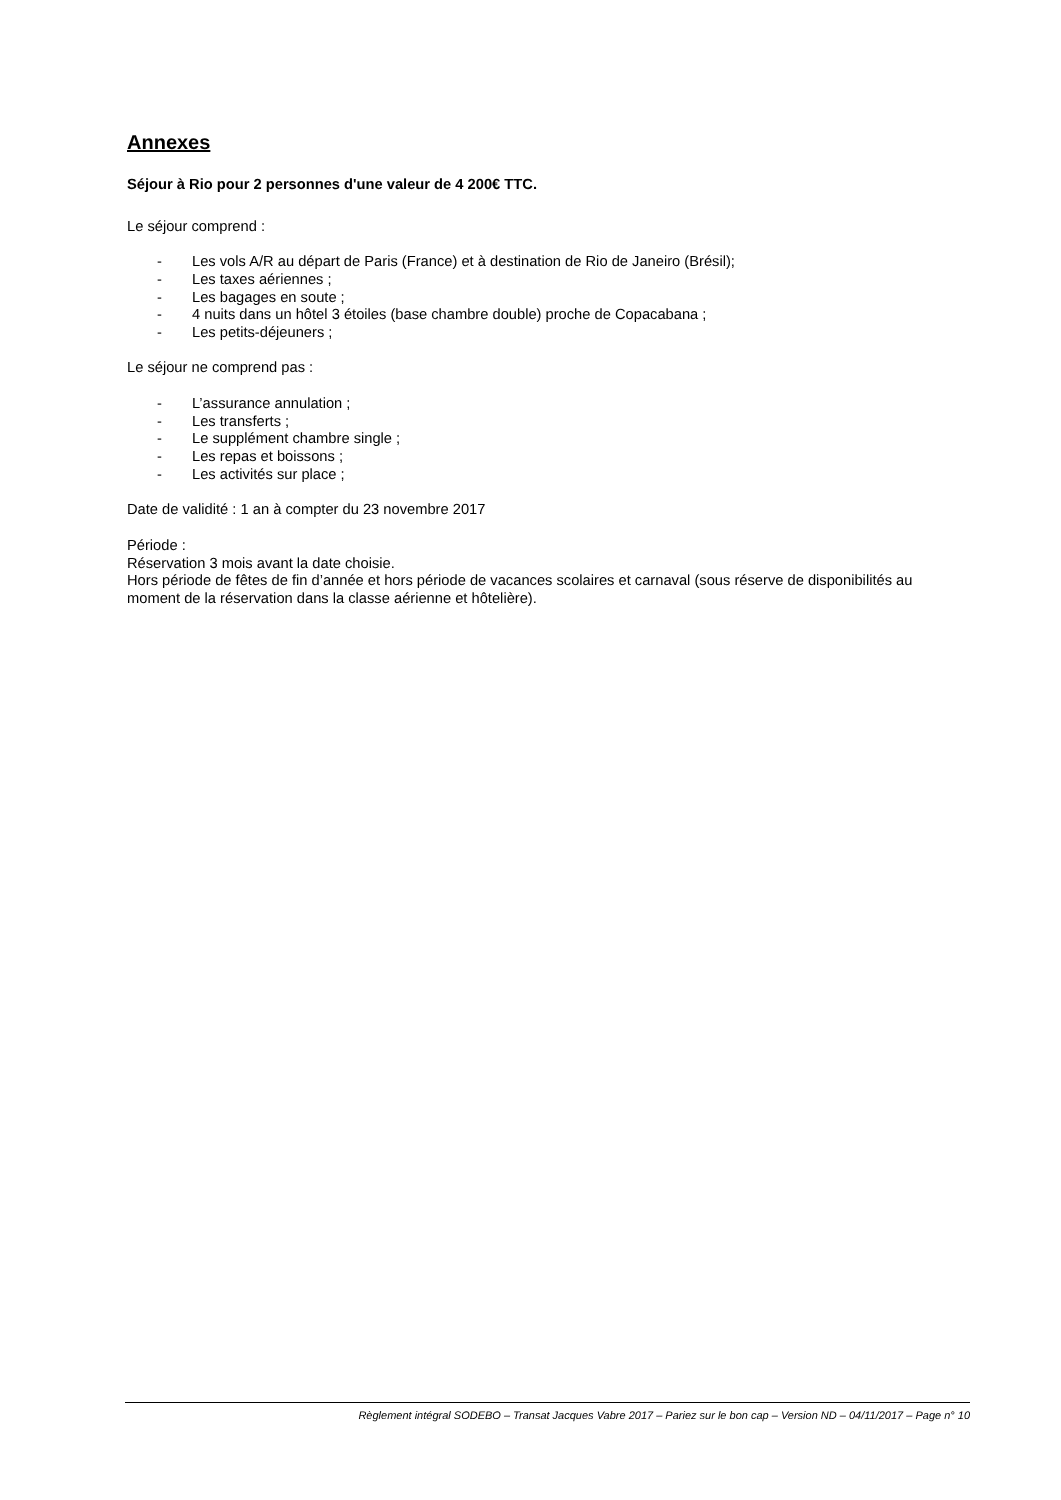Annexes
Séjour à Rio pour 2 personnes d'une valeur de 4 200€ TTC.
Le séjour comprend :
- Les vols A/R au départ de Paris (France) et à destination de Rio de Janeiro (Brésil);
- Les taxes aériennes ;
- Les bagages en soute ;
- 4 nuits dans un hôtel 3 étoiles (base chambre double) proche de Copacabana ;
- Les petits-déjeuners ;
Le séjour ne comprend pas :
- L’assurance annulation ;
- Les transferts ;
- Le supplément chambre single ;
- Les repas et boissons ;
- Les activités sur place ;
Date de validité : 1 an à compter du 23 novembre 2017
Période :
Réservation 3 mois avant la date choisie.
Hors période de fêtes de fin d’année et hors période de vacances scolaires et carnaval (sous réserve de disponibilités au moment de la réservation dans la classe aérienne et hôtelière).
Règlement intégral SODEBO – Transat Jacques Vabre 2017 – Pariez sur le bon cap – Version ND – 04/11/2017 – Page n° 10